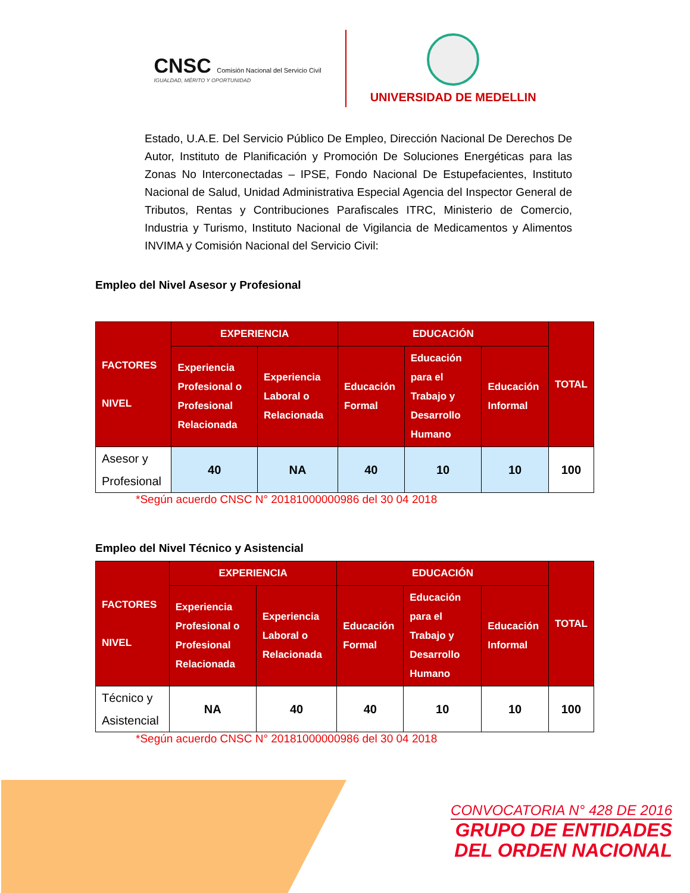CNSC Comisión Nacional del Servicio Civil
IGUALDAD, MÉRITO Y OPORTUNIDAD
UNIVERSIDAD DE MEDELLIN
Estado, U.A.E. Del Servicio Público De Empleo, Dirección Nacional De Derechos De Autor, Instituto de Planificación y Promoción De Soluciones Energéticas para las Zonas No Interconectadas – IPSE, Fondo Nacional De Estupefacientes, Instituto Nacional de Salud, Unidad Administrativa Especial Agencia del Inspector General de Tributos, Rentas y Contribuciones Parafiscales ITRC, Ministerio de Comercio, Industria y Turismo, Instituto Nacional de Vigilancia de Medicamentos y Alimentos INVIMA y Comisión Nacional del Servicio Civil:
Empleo del Nivel Asesor y Profesional
| FACTORES NIVEL | EXPERIENCIA | | EDUCACIÓN | | | TOTAL |
| --- | --- | --- | --- | --- | --- | --- |
| | Experiencia Profesional o Profesional Relacionada | Experiencia Laboral o Relacionada | Educación Formal | Educación para el Trabajo y Desarrollo Humano | Educación Informal | |
| Asesor y Profesional | 40 | NA | 40 | 10 | 10 | 100 |
*Según acuerdo CNSC N° 20181000000986 del 30 04 2018
Empleo del Nivel Técnico y Asistencial
| FACTORES NIVEL | EXPERIENCIA | | EDUCACIÓN | | | TOTAL |
| --- | --- | --- | --- | --- | --- | --- |
| | Experiencia Profesional o Profesional Relacionada | Experiencia Laboral o Relacionada | Educación Formal | Educación para el Trabajo y Desarrollo Humano | Educación Informal | |
| Técnico y Asistencial | NA | 40 | 40 | 10 | 10 | 100 |
*Según acuerdo CNSC N° 20181000000986 del 30 04 2018
CONVOCATORIA N° 428 DE 2016
GRUPO DE ENTIDADES
DEL ORDEN NACIONAL